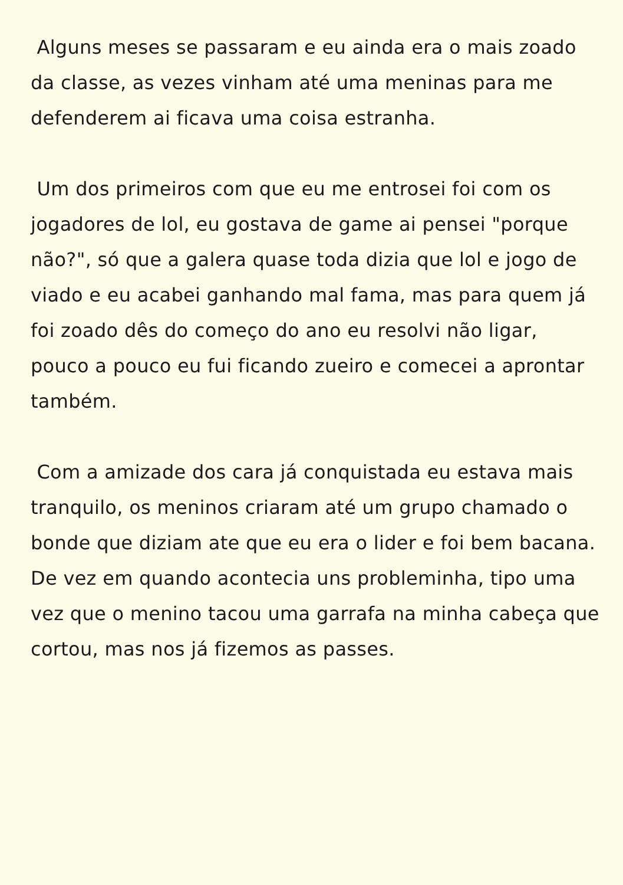Alguns meses se passaram e eu ainda era o mais zoado da classe, as vezes vinham até uma meninas para me defenderem ai ficava uma coisa estranha.
Um dos primeiros com que eu me entrosei foi com os jogadores de lol, eu gostava de game ai pensei "porque não?", só que a galera quase toda dizia que lol e jogo de viado e eu acabei ganhando mal fama, mas para quem já foi zoado dês do começo do ano eu resolvi não ligar, pouco a pouco eu fui ficando zueiro e comecei a aprontar também.
Com a amizade dos cara já conquistada eu estava mais tranquilo, os meninos criaram até um grupo chamado o bonde que diziam ate que eu era o lider e foi bem bacana. De vez em quando acontecia uns probleminha, tipo uma vez que o menino tacou uma garrafa na minha cabeça que cortou, mas nos já fizemos as passes.